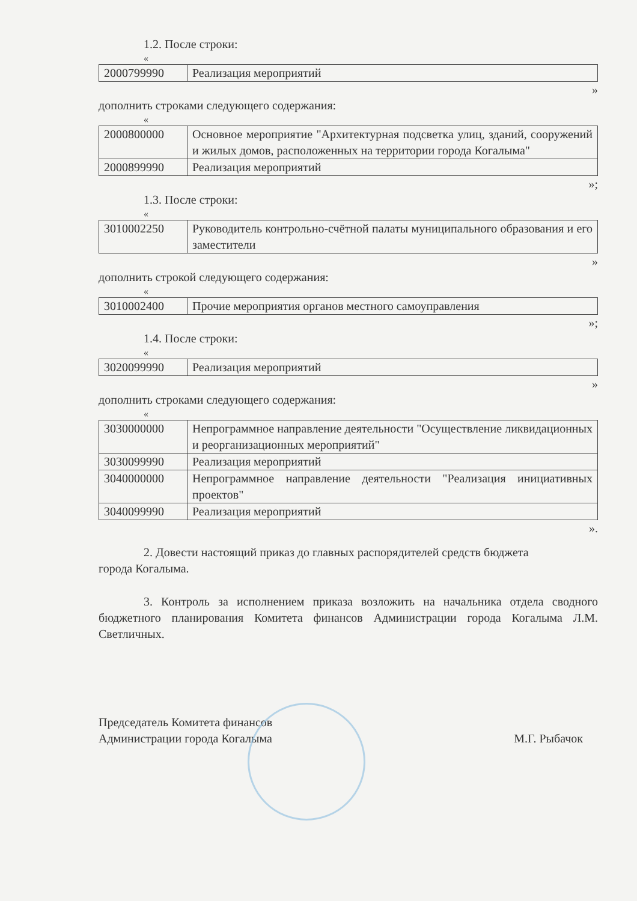1.2. После строки:
«
| 2000799990 | Реализация мероприятий |
»
дополнить строками следующего содержания:
«
| 2000800000 | Основное мероприятие "Архитектурная подсветка улиц, зданий, сооружений и жилых домов, расположенных на территории города Когалыма" |
| 2000899990 | Реализация мероприятий |
»;
1.3. После строки:
«
| 3010002250 | Руководитель контрольно-счётной палаты муниципального образования и его заместители |
»
дополнить строкой следующего содержания:
«
| 3010002400 | Прочие мероприятия органов местного самоуправления |
»;
1.4. После строки:
«
| 3020099990 | Реализация мероприятий |
»
дополнить строками следующего содержания:
«
| 3030000000 | Непрограммное направление деятельности "Осуществление ликвидационных и реорганизационных мероприятий" |
| 3030099990 | Реализация мероприятий |
| 3040000000 | Непрограммное направление деятельности "Реализация инициативных проектов" |
| 3040099990 | Реализация мероприятий |
».
2. Довести настоящий приказ до главных распорядителей средств бюджета
города Когалыма.
3. Контроль за исполнением приказа возложить на начальника отдела сводного бюджетного планирования Комитета финансов Администрации города Когалыма Л.М. Светличных.
Председатель Комитета финансов
Администрации города Когалыма
М.Г. Рыбачок